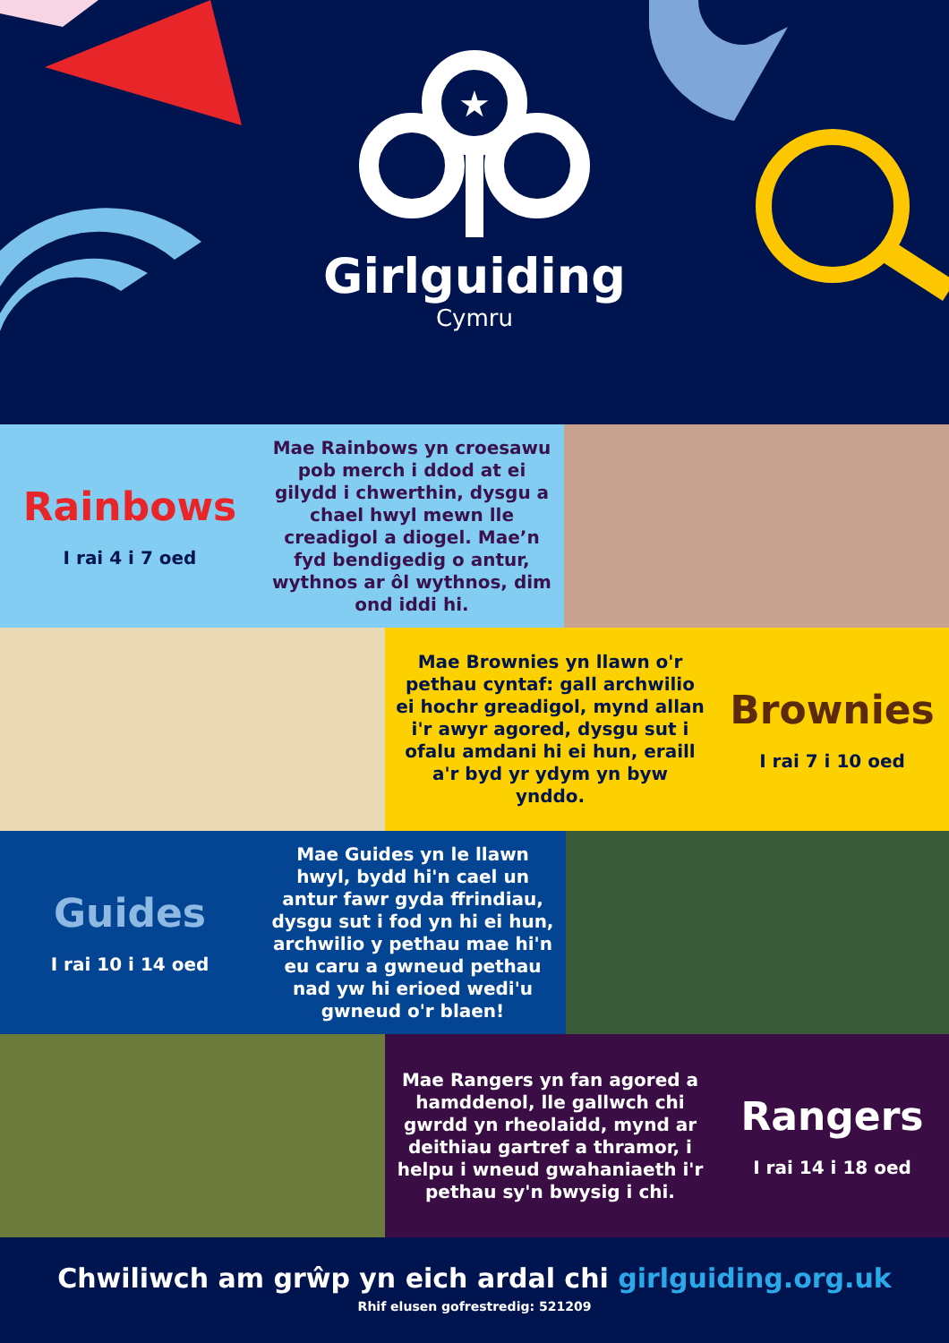★
Girlguiding
Cymru
Rainbows
I rai 4 i 7 oed
Mae Rainbows yn croesawu pob merch i ddod at ei gilydd i chwerthin, dysgu a chael hwyl mewn lle creadigol a diogel. Mae’n fyd bendigedig o antur, wythnos ar ôl wythnos, dim ond iddi hi.
Mae Brownies yn llawn o'r pethau cyntaf: gall archwilio ei hochr greadigol, mynd allan i'r awyr agored, dysgu sut i ofalu amdani hi ei hun, eraill a'r byd yr ydym yn byw ynddo.
Brownies
I rai 7 i 10 oed
Guides
I rai 10 i 14 oed
Mae Guides yn le llawn hwyl, bydd hi'n cael un antur fawr gyda ffrindiau, dysgu sut i fod yn hi ei hun, archwilio y pethau mae hi'n eu caru a gwneud pethau nad yw hi erioed wedi'u gwneud o'r blaen!
Mae Rangers yn fan agored a hamddenol, lle gallwch chi gwrdd yn rheolaidd, mynd ar deithiau gartref a thramor, i helpu i wneud gwahaniaeth i'r pethau sy'n bwysig i chi.
Rangers
I rai 14 i 18 oed
Chwiliwch am grŵp yn eich ardal chi girlguiding.org.uk
Rhif elusen gofrestredig: 521209